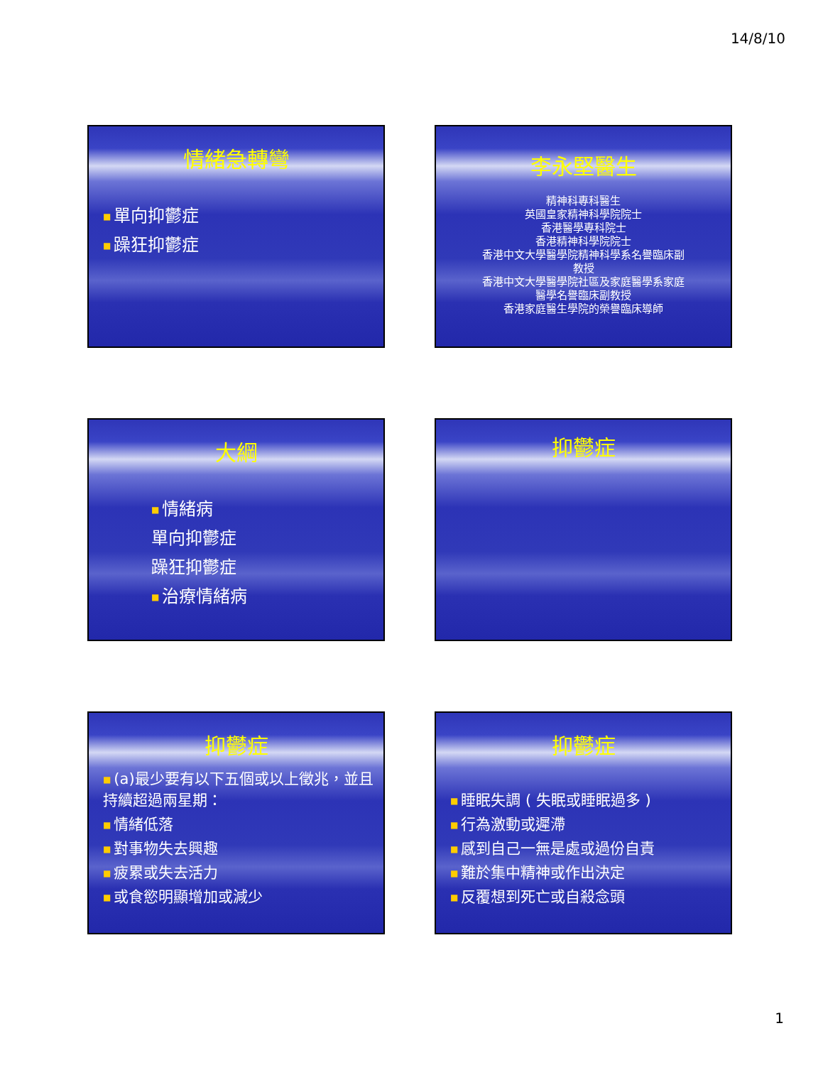14/8/10
情緒急轉彎
■ 單向抑鬱症
■ 躁狂抑鬱症
李永堅醫生
精神科專科醫生
英國皇家精神科學院院士
香港醫學專科院士
香港精神科學院院士
香港中文大學醫學院精神科學系名譽臨床副教授
香港中文大學醫學院社區及家庭醫學系家庭醫學名譽臨床副教授
香港家庭醫生學院的榮譽臨床導師
大綱
■ 情緒病
單向抑鬱症
躁狂抑鬱症
■ 治療情緒病
抑鬱症
抑鬱症
■ (a)最少要有以下五個或以上徵兆，並且持續超過兩星期：
■ 情緒低落
■ 對事物失去興趣
■ 疲累或失去活力
■ 或食慾明顯增加或減少
抑鬱症
■ 睡眠失調 ( 失眠或睡眠過多 )
■ 行為激動或遲滯
■ 感到自己一無是處或過份自責
■ 難於集中精神或作出決定
■ 反覆想到死亡或自殺念頭
1